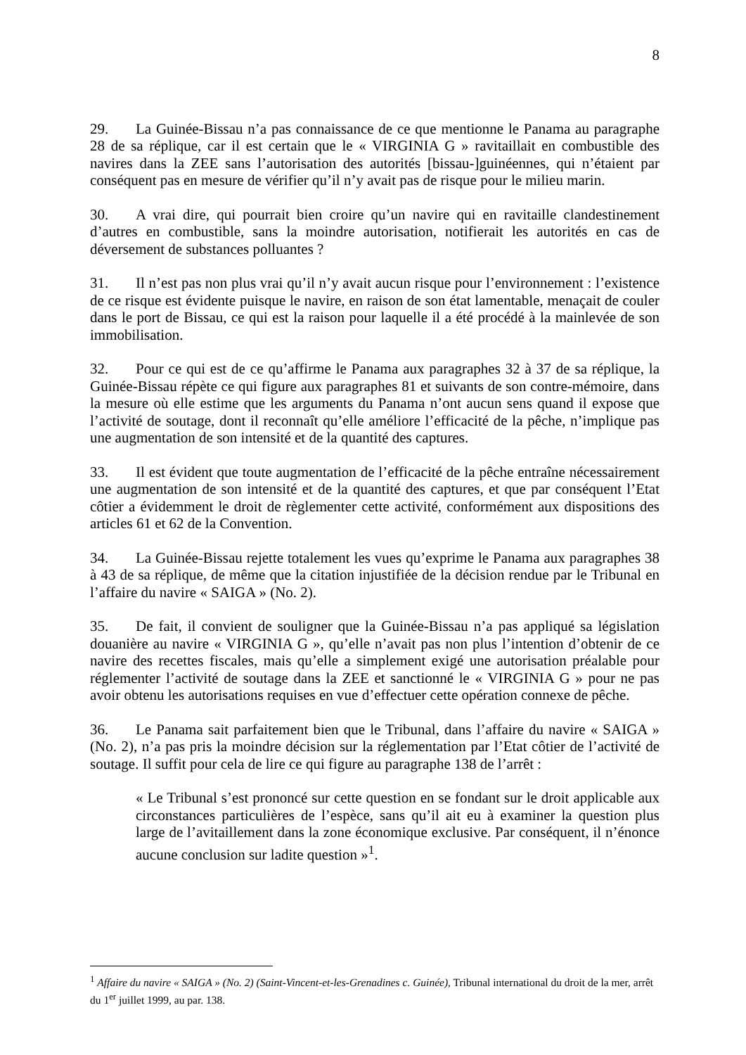8
29. La Guinée-Bissau n’a pas connaissance de ce que mentionne le Panama au paragraphe 28 de sa réplique, car il est certain que le « VIRGINIA G » ravitaillait en combustible des navires dans la ZEE sans l’autorisation des autorités [bissau-]guinéennes, qui n’étaient par conséquent pas en mesure de vérifier qu’il n’y avait pas de risque pour le milieu marin.
30. A vrai dire, qui pourrait bien croire qu’un navire qui en ravitaille clandestinement d’autres en combustible, sans la moindre autorisation, notifierait les autorités en cas de déversement de substances polluantes ?
31. Il n’est pas non plus vrai qu’il n’y avait aucun risque pour l’environnement : l’existence de ce risque est évidente puisque le navire, en raison de son état lamentable, menaçait de couler dans le port de Bissau, ce qui est la raison pour laquelle il a été procédé à la mainlevée de son immobilisation.
32. Pour ce qui est de ce qu’affirme le Panama aux paragraphes 32 à 37 de sa réplique, la Guinée-Bissau répète ce qui figure aux paragraphes 81 et suivants de son contre-mémoire, dans la mesure où elle estime que les arguments du Panama n’ont aucun sens quand il expose que l’activité de soutage, dont il reconnaît qu’elle améliore l’efficacité de la pêche, n’implique pas une augmentation de son intensité et de la quantité des captures.
33. Il est évident que toute augmentation de l’efficacité de la pêche entraîne nécessairement une augmentation de son intensité et de la quantité des captures, et que par conséquent l’Etat côtier a évidemment le droit de règlementer cette activité, conformément aux dispositions des articles 61 et 62 de la Convention.
34. La Guinée-Bissau rejette totalement les vues qu’exprime le Panama aux paragraphes 38 à 43 de sa réplique, de même que la citation injustifiée de la décision rendue par le Tribunal en l’affaire du navire « SAIGA » (No. 2).
35. De fait, il convient de souligner que la Guinée-Bissau n’a pas appliqué sa législation douanière au navire « VIRGINIA G », qu’elle n’avait pas non plus l’intention d’obtenir de ce navire des recettes fiscales, mais qu’elle a simplement exigé une autorisation préalable pour réglementer l’activité de soutage dans la ZEE et sanctionné le « VIRGINIA G » pour ne pas avoir obtenu les autorisations requises en vue d’effectuer cette opération connexe de pêche.
36. Le Panama sait parfaitement bien que le Tribunal, dans l’affaire du navire « SAIGA » (No. 2), n’a pas pris la moindre décision sur la réglementation par l’Etat côtier de l’activité de soutage. Il suffit pour cela de lire ce qui figure au paragraphe 138 de l’arrêt :
« Le Tribunal s’est prononcé sur cette question en se fondant sur le droit applicable aux circonstances particulières de l’espèce, sans qu’il ait eu à examiner la question plus large de l’avitaillement dans la zone économique exclusive. Par conséquent, il n’énonce aucune conclusion sur ladite question »<sup>1</sup>.
<sup>1</sup> Affaire du navire « SAIGA » (No. 2) (Saint-Vincent-et-les-Grenadines c. Guinée), Tribunal international du droit de la mer, arrêt du 1<sup>er</sup> juillet 1999, au par. 138.